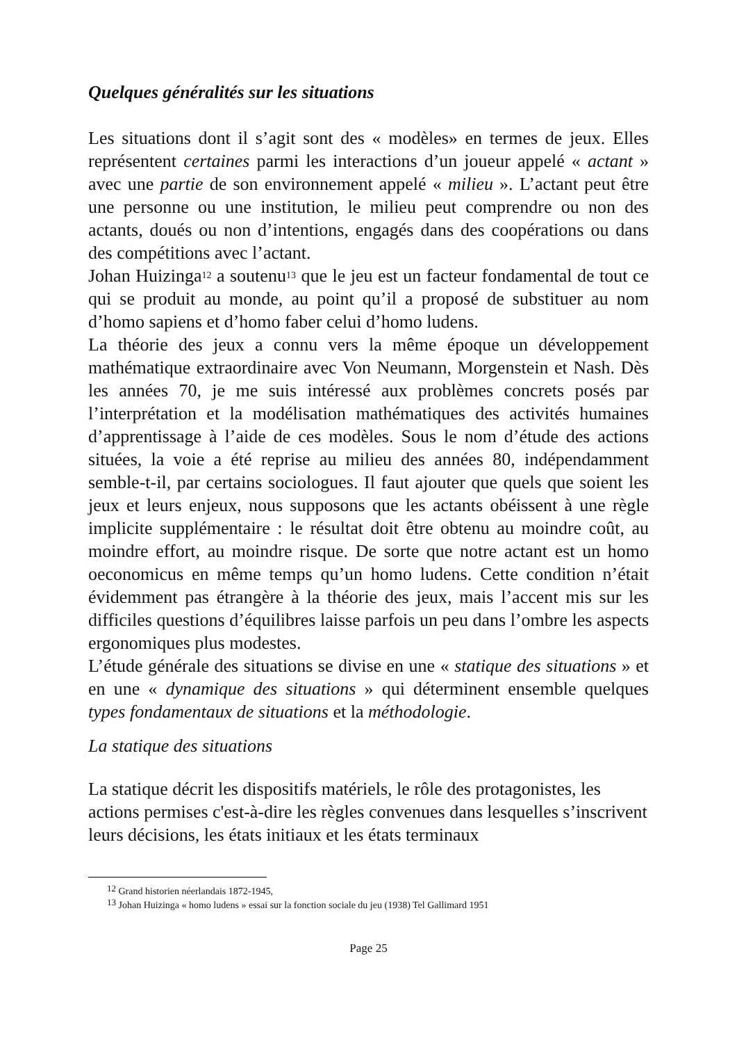Quelques généralités sur les situations
Les situations dont il s’agit sont des « modèles» en termes de jeux. Elles représentent certaines parmi les interactions d’un joueur appelé « actant » avec une partie de son environnement appelé « milieu ». L’actant peut être une personne ou une institution, le milieu peut comprendre ou non des actants, doués ou non d’intentions, engagés dans des coopérations ou dans des compétitions avec l’actant.
Johan Huizinga<sup>12</sup> a soutenu<sup>13</sup> que le jeu est un facteur fondamental de tout ce qui se produit au monde, au point qu’il a proposé de substituer au nom d’homo sapiens et d’homo faber celui d’homo ludens.
La théorie des jeux a connu vers la même époque un développement mathématique extraordinaire avec Von Neumann, Morgenstein et Nash. Dès les années 70, je me suis intéressé aux problèmes concrets posés par l’interprétation et la modélisation mathématiques des activités humaines d’apprentissage à l’aide de ces modèles. Sous le nom d’étude des actions situées, la voie a été reprise au milieu des années 80, indépendamment semble-t-il, par certains sociologues. Il faut ajouter que quels que soient les jeux et leurs enjeux, nous supposons que les actants obéissent à une règle implicite supplémentaire : le résultat doit être obtenu au moindre coût, au moindre effort, au moindre risque. De sorte que notre actant est un homo oeconomicus en même temps qu’un homo ludens. Cette condition n’était évidemment pas étrangère à la théorie des jeux, mais l’accent mis sur les difficiles questions d’équilibres laisse parfois un peu dans l’ombre les aspects ergonomiques plus modestes.
L’étude générale des situations se divise en une « statique des situations » et en une « dynamique des situations » qui déterminent ensemble quelques types fondamentaux de situations et la méthodologie.
La statique des situations
La statique décrit les dispositifs matériels, le rôle des protagonistes, les actions permises c'est-à-dire les règles convenues dans lesquelles s’inscrivent leurs décisions, les états initiaux et les états terminaux
<sup>12</sup> Grand historien néerlandais 1872-1945,
<sup>13</sup> Johan Huizinga « homo ludens » essai sur la fonction sociale du jeu (1938) Tel Gallimard 1951
Page 25